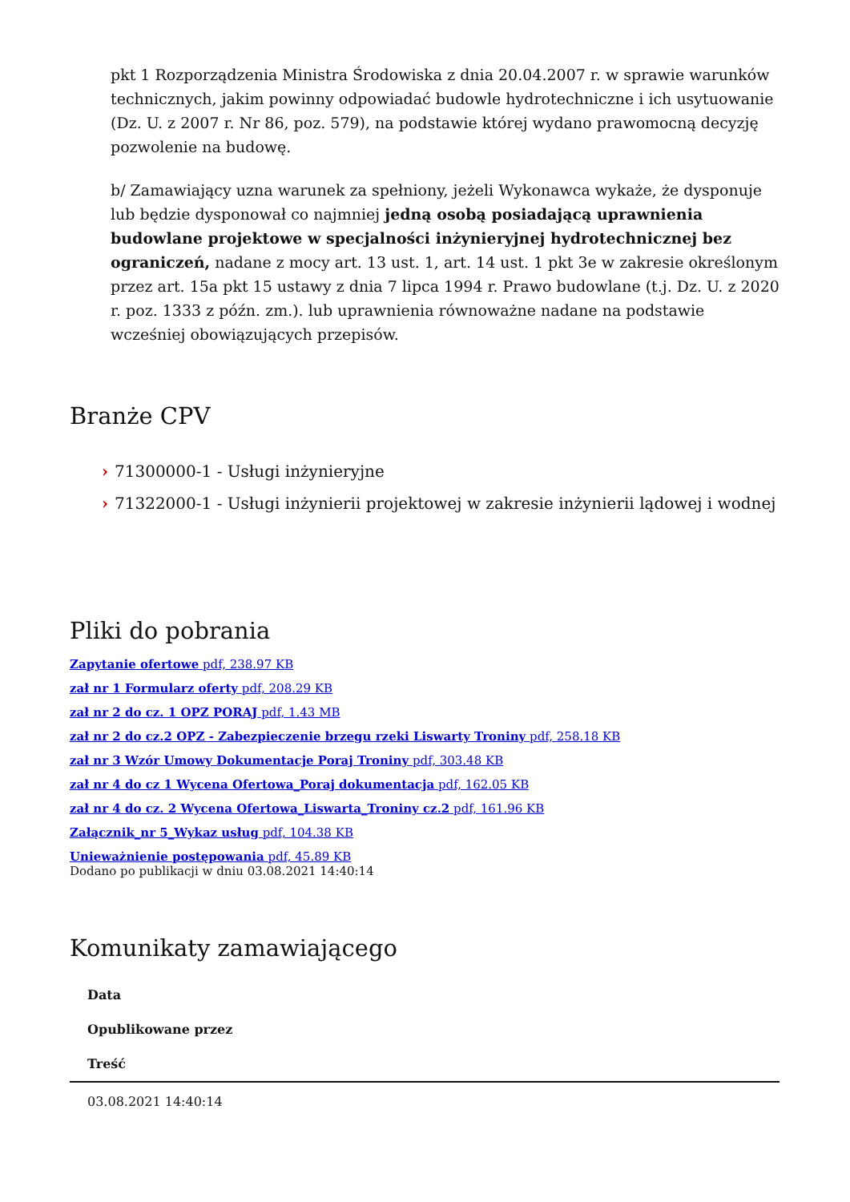pkt 1 Rozporządzenia Ministra Środowiska z dnia 20.04.2007 r. w sprawie warunków technicznych, jakim powinny odpowiadać budowle hydrotechniczne i ich usytuowanie (Dz. U. z 2007 r. Nr 86, poz. 579), na podstawie której wydano prawomocną decyzję pozwolenie na budowę.
b/ Zamawiający uzna warunek za spełniony, jeżeli Wykonawca wykaże, że dysponuje lub będzie dysponował co najmniej jedną osobą posiadającą uprawnienia budowlane projektowe w specjalności inżynieryjnej hydrotechnicznej bez ograniczeń, nadane z mocy art. 13 ust. 1, art. 14 ust. 1 pkt 3e w zakresie określonym przez art. 15a pkt 15 ustawy z dnia 7 lipca 1994 r. Prawo budowlane (t.j. Dz. U. z 2020 r. poz. 1333 z późn. zm.). lub uprawnienia równoważne nadane na podstawie wcześniej obowiązujących przepisów.
Branże CPV
› 71300000-1 - Usługi inżynieryjne
› 71322000-1 - Usługi inżynierii projektowej w zakresie inżynierii lądowej i wodnej
Pliki do pobrania
Zapytanie ofertowe pdf, 238.97 KB
zał nr 1 Formularz oferty pdf, 208.29 KB
zał nr 2 do cz. 1 OPZ PORAJ pdf, 1.43 MB
zał nr 2 do cz.2 OPZ - Zabezpieczenie brzegu rzeki Liswarty Troniny pdf, 258.18 KB
zał nr 3 Wzór Umowy Dokumentacje Poraj Troniny pdf, 303.48 KB
zał nr 4 do cz 1 Wycena Ofertowa_Poraj dokumentacja pdf, 162.05 KB
zał nr 4 do cz. 2 Wycena Ofertowa_Liswarta_Troniny cz.2 pdf, 161.96 KB
Załącznik_nr 5_Wykaz usług pdf, 104.38 KB
Unieważnienie postępowania pdf, 45.89 KB
Dodano po publikacji w dniu 03.08.2021 14:40:14
Komunikaty zamawiającego
| Data |
| --- |
| Opublikowane przez |
| Treść |
| 03.08.2021 14:40:14 |